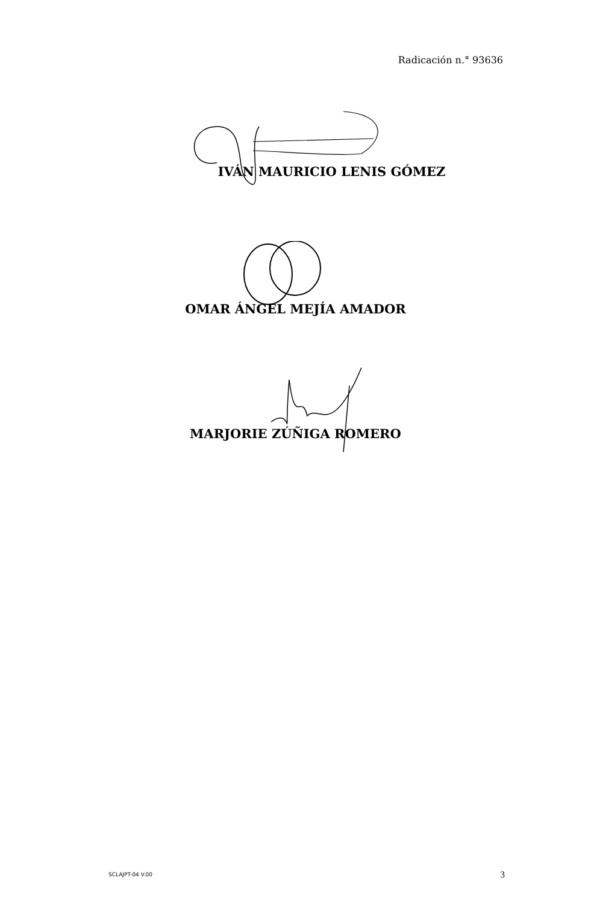Radicación n.° 93636
IVÁN MAURICIO LENIS GÓMEZ
OMAR ÁNGEL MEJÍA AMADOR
MARJORIE ZÚÑIGA ROMERO
SCLAJPT-04 V.00 3